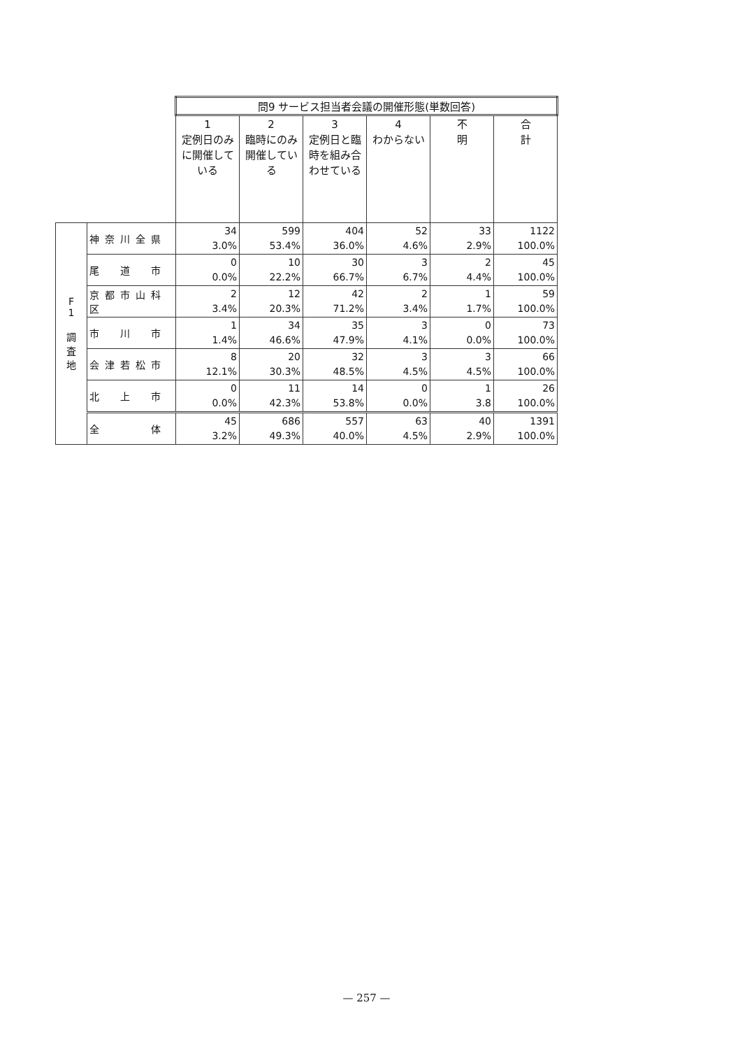| | | 問9 サービス担当者会議の開催形態(単数回答) | | | | | |
| | | 1 定例日のみに開催している | 2 臨時にのみ開催している | 3 定例日と臨時を組み合わせている | 4 わからない | 不 明 | 合 計 |
| F 1 調 査 地 | 神奈川全県 | 34 3.0% | 599 53.4% | 404 36.0% | 52 4.6% | 33 2.9% | 1122 100.0% |
| | 尾 道 市 | 0 0.0% | 10 22.2% | 30 66.7% | 3 6.7% | 2 4.4% | 45 100.0% |
| | 京都市山科区 | 2 3.4% | 12 20.3% | 42 71.2% | 2 3.4% | 1 1.7% | 59 100.0% |
| | 市 川 市 | 1 1.4% | 34 46.6% | 35 47.9% | 3 4.1% | 0 0.0% | 73 100.0% |
| | 会津若松市 | 8 12.1% | 20 30.3% | 32 48.5% | 3 4.5% | 3 4.5% | 66 100.0% |
| | 北 上 市 | 0 0.0% | 11 42.3% | 14 53.8% | 0 0.0% | 1 3.8 | 26 100.0% |
| | 全 体 | 45 3.2% | 686 49.3% | 557 40.0% | 63 4.5% | 40 2.9% | 1391 100.0% |
— 257 —